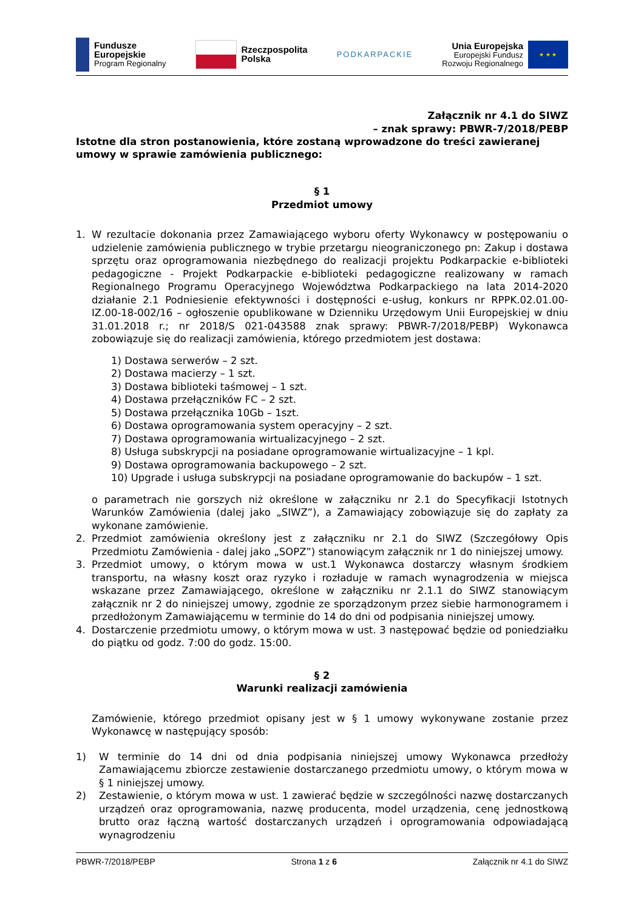Fundusze
Europejskie
Program Regionalny
Rzeczpospolita
Polska
PODKARPACKIE
Unia Europejska
Europejski Fundusz
Rozwoju Regionalnego
★ ★ ★
Załącznik nr 4.1 do SIWZ
– znak sprawy: PBWR-7/2018/PEBP
Istotne dla stron postanowienia, które zostaną wprowadzone do treści zawieranej umowy w sprawie zamówienia publicznego:
§ 1
Przedmiot umowy
1. W rezultacie dokonania przez Zamawiającego wyboru oferty Wykonawcy w postępowaniu o udzielenie zamówienia publicznego w trybie przetargu nieograniczonego pn: Zakup i dostawa sprzętu oraz oprogramowania niezbędnego do realizacji projektu Podkarpackie e-biblioteki pedagogiczne - Projekt Podkarpackie e-biblioteki pedagogiczne realizowany w ramach Regionalnego Programu Operacyjnego Województwa Podkarpackiego na lata 2014-2020 działanie 2.1 Podniesienie efektywności i dostępności e-usług, konkurs nr RPPK.02.01.00-IZ.00-18-002/16 – ogłoszenie opublikowane w Dzienniku Urzędowym Unii Europejskiej w dniu 31.01.2018 r.; nr 2018/S 021-043588 znak sprawy: PBWR-7/2018/PEBP) Wykonawca zobowiązuje się do realizacji zamówienia, którego przedmiotem jest dostawa:
1) Dostawa serwerów – 2 szt.
2) Dostawa macierzy – 1 szt.
3) Dostawa biblioteki taśmowej – 1 szt.
4) Dostawa przełączników FC – 2 szt.
5) Dostawa przełącznika 10Gb – 1szt.
6) Dostawa oprogramowania system operacyjny – 2 szt.
7) Dostawa oprogramowania wirtualizacyjnego – 2 szt.
8) Usługa subskrypcji na posiadane oprogramowanie wirtualizacyjne – 1 kpl.
9) Dostawa oprogramowania backupowego – 2 szt.
10) Upgrade i usługa subskrypcji na posiadane oprogramowanie do backupów – 1 szt.
o parametrach nie gorszych niż określone w załączniku nr 2.1 do Specyfikacji Istotnych Warunków Zamówienia (dalej jako „SIWZ”), a Zamawiający zobowiązuje się do zapłaty za wykonane zamówienie.
2. Przedmiot zamówienia określony jest z załączniku nr 2.1 do SIWZ (Szczegółowy Opis Przedmiotu Zamówienia - dalej jako „SOPZ”) stanowiącym załącznik nr 1 do niniejszej umowy.
3. Przedmiot umowy, o którym mowa w ust.1 Wykonawca dostarczy własnym środkiem transportu, na własny koszt oraz ryzyko i rozładuje w ramach wynagrodzenia w miejsca wskazane przez Zamawiającego, określone w załączniku nr 2.1.1 do SIWZ stanowiącym załącznik nr 2 do niniejszej umowy, zgodnie ze sporządzonym przez siebie harmonogramem i przedłożonym Zamawiającemu w terminie do 14 do dni od podpisania niniejszej umowy.
4. Dostarczenie przedmiotu umowy, o którym mowa w ust. 3 następować będzie od poniedziałku do piątku od godz. 7:00 do godz. 15:00.
§ 2
Warunki realizacji zamówienia
Zamówienie, którego przedmiot opisany jest w § 1 umowy wykonywane zostanie przez Wykonawcę w następujący sposób:
1) W terminie do 14 dni od dnia podpisania niniejszej umowy Wykonawca przedłoży Zamawiającemu zbiorcze zestawienie dostarczanego przedmiotu umowy, o którym mowa w § 1 niniejszej umowy.
2) Zestawienie, o którym mowa w ust. 1 zawierać będzie w szczególności nazwę dostarczanych urządzeń oraz oprogramowania, nazwę producenta, model urządzenia, cenę jednostkową brutto oraz łączną wartość dostarczanych urządzeń i oprogramowania odpowiadającą wynagrodzeniu
PBWR-7/2018/PEBP Strona 1 z 6 Załącznik nr 4.1 do SIWZ